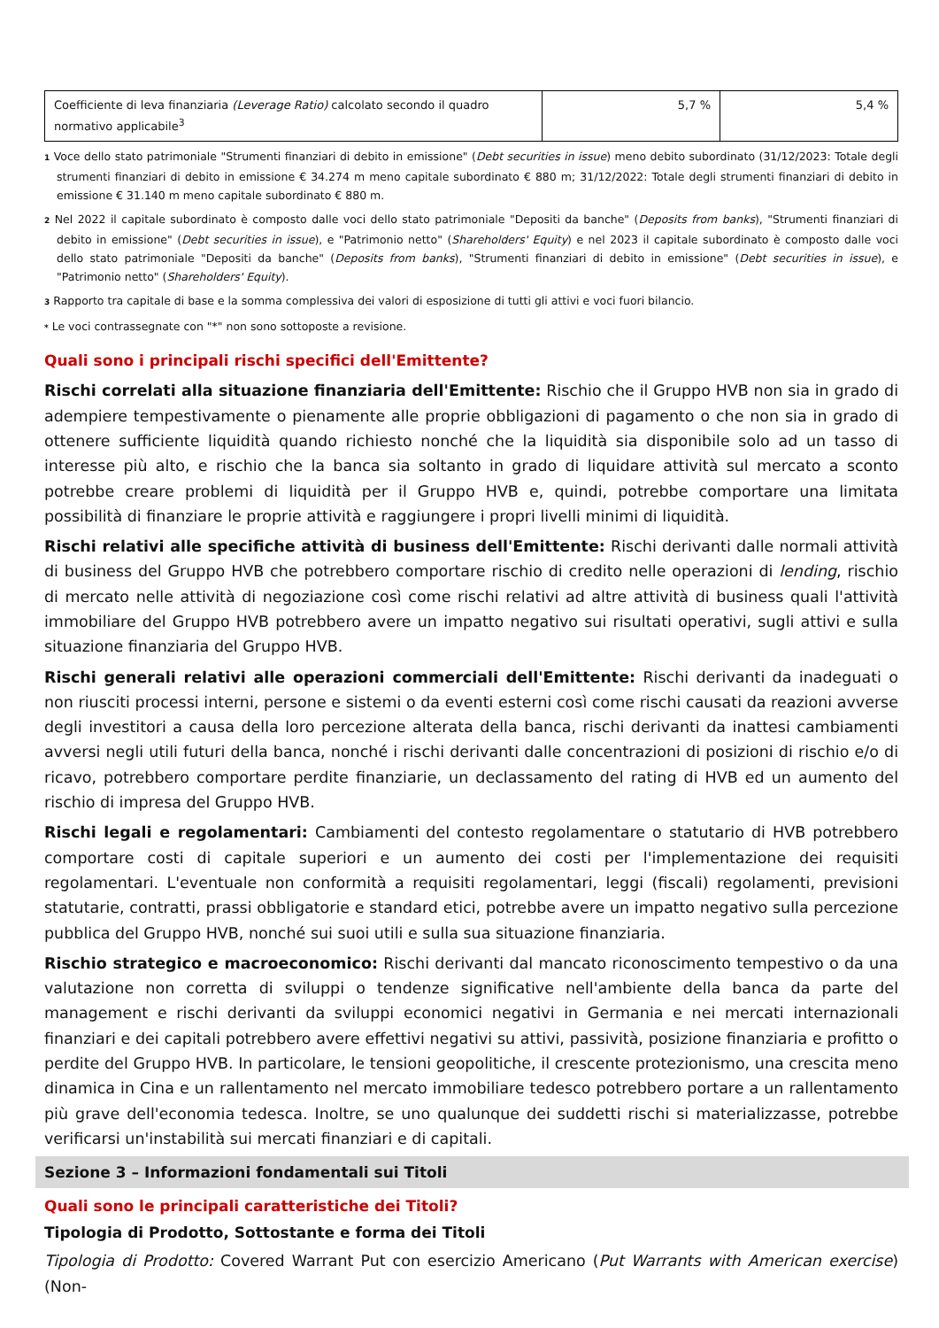| Coefficiente di leva finanziaria (Leverage Ratio) calcolato secondo il quadro normativo applicabile<sup>3</sup> | 5,7 % | 5,4 % |
1 Voce dello stato patrimoniale "Strumenti finanziari di debito in emissione" (Debt securities in issue) meno debito subordinato (31/12/2023: Totale degli strumenti finanziari di debito in emissione € 34.274 m meno capitale subordinato € 880 m; 31/12/2022: Totale degli strumenti finanziari di debito in emissione € 31.140 m meno capitale subordinato € 880 m.
2 Nel 2022 il capitale subordinato è composto dalle voci dello stato patrimoniale "Depositi da banche" (Deposits from banks), "Strumenti finanziari di debito in emissione" (Debt securities in issue), e "Patrimonio netto" (Shareholders' Equity) e nel 2023 il capitale subordinato è composto dalle voci dello stato patrimoniale "Depositi da banche" (Deposits from banks), "Strumenti finanziari di debito in emissione" (Debt securities in issue), e "Patrimonio netto" (Shareholders' Equity).
3 Rapporto tra capitale di base e la somma complessiva dei valori di esposizione di tutti gli attivi e voci fuori bilancio.
* Le voci contrassegnate con "*" non sono sottoposte a revisione.
Quali sono i principali rischi specifici dell'Emittente?
Rischi correlati alla situazione finanziaria dell'Emittente: Rischio che il Gruppo HVB non sia in grado di adempiere tempestivamente o pienamente alle proprie obbligazioni di pagamento o che non sia in grado di ottenere sufficiente liquidità quando richiesto nonché che la liquidità sia disponibile solo ad un tasso di interesse più alto, e rischio che la banca sia soltanto in grado di liquidare attività sul mercato a sconto potrebbe creare problemi di liquidità per il Gruppo HVB e, quindi, potrebbe comportare una limitata possibilità di finanziare le proprie attività e raggiungere i propri livelli minimi di liquidità.
Rischi relativi alle specifiche attività di business dell'Emittente: Rischi derivanti dalle normali attività di business del Gruppo HVB che potrebbero comportare rischio di credito nelle operazioni di lending, rischio di mercato nelle attività di negoziazione così come rischi relativi ad altre attività di business quali l'attività immobiliare del Gruppo HVB potrebbero avere un impatto negativo sui risultati operativi, sugli attivi e sulla situazione finanziaria del Gruppo HVB.
Rischi generali relativi alle operazioni commerciali dell'Emittente: Rischi derivanti da inadeguati o non riusciti processi interni, persone e sistemi o da eventi esterni così come rischi causati da reazioni avverse degli investitori a causa della loro percezione alterata della banca, rischi derivanti da inattesi cambiamenti avversi negli utili futuri della banca, nonché i rischi derivanti dalle concentrazioni di posizioni di rischio e/o di ricavo, potrebbero comportare perdite finanziarie, un declassamento del rating di HVB ed un aumento del rischio di impresa del Gruppo HVB.
Rischi legali e regolamentari: Cambiamenti del contesto regolamentare o statutario di HVB potrebbero comportare costi di capitale superiori e un aumento dei costi per l'implementazione dei requisiti regolamentari. L'eventuale non conformità a requisiti regolamentari, leggi (fiscali) regolamenti, previsioni statutarie, contratti, prassi obbligatorie e standard etici, potrebbe avere un impatto negativo sulla percezione pubblica del Gruppo HVB, nonché sui suoi utili e sulla sua situazione finanziaria.
Rischio strategico e macroeconomico: Rischi derivanti dal mancato riconoscimento tempestivo o da una valutazione non corretta di sviluppi o tendenze significative nell'ambiente della banca da parte del management e rischi derivanti da sviluppi economici negativi in Germania e nei mercati internazionali finanziari e dei capitali potrebbero avere effettivi negativi su attivi, passività, posizione finanziaria e profitto o perdite del Gruppo HVB. In particolare, le tensioni geopolitiche, il crescente protezionismo, una crescita meno dinamica in Cina e un rallentamento nel mercato immobiliare tedesco potrebbero portare a un rallentamento più grave dell'economia tedesca. Inoltre, se uno qualunque dei suddetti rischi si materializzasse, potrebbe verificarsi un'instabilità sui mercati finanziari e di capitali.
Sezione 3 – Informazioni fondamentali sui Titoli
Quali sono le principali caratteristiche dei Titoli?
Tipologia di Prodotto, Sottostante e forma dei Titoli
Tipologia di Prodotto: Covered Warrant Put con esercizio Americano (Put Warrants with American exercise) (Non-